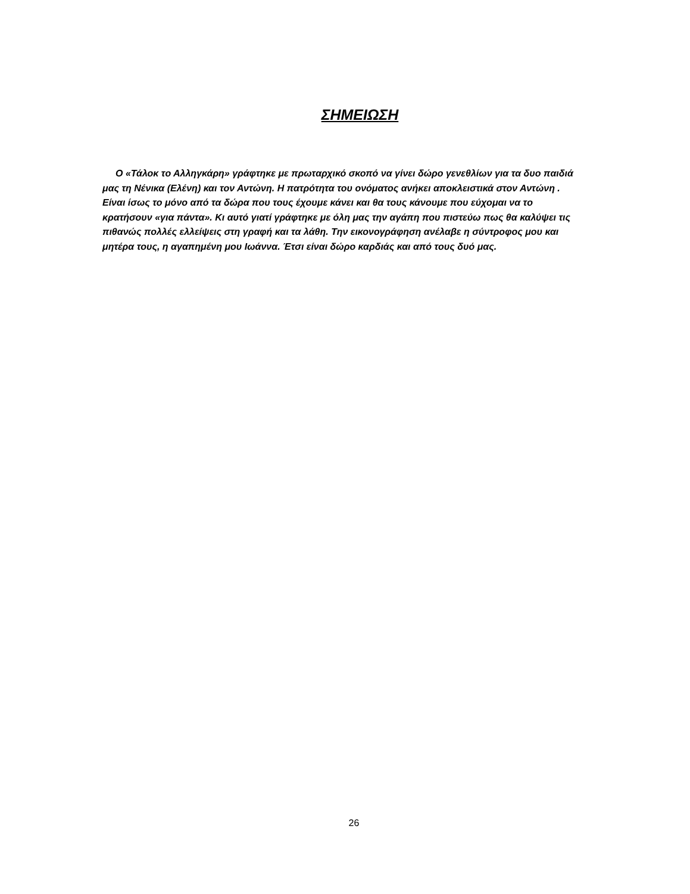ΣΗΜΕΙΩΣΗ
Ο «Τάλοκ το Αλληγκάρη» γράφτηκε με πρωταρχικό σκοπό να γίνει δώρο γενεθλίων για τα δυο παιδιά μας τη Νένικα (Ελένη) και τον Αντώνη. Η πατρότητα του ονόματος ανήκει αποκλειστικά στον Αντώνη . Είναι ίσως το μόνο από τα δώρα που τους έχουμε κάνει και θα τους κάνουμε που εύχομαι να το κρατήσουν «για πάντα». Κι αυτό γιατί γράφτηκε με όλη μας την αγάπη που πιστεύω πως θα καλύψει τις πιθανώς πολλές ελλείψεις στη γραφή και τα λάθη. Την εικονογράφηση ανέλαβε η σύντροφος μου και μητέρα τους, η αγαπημένη μου Ιωάννα. Έτσι είναι δώρο καρδιάς και από τους δυό μας.
26